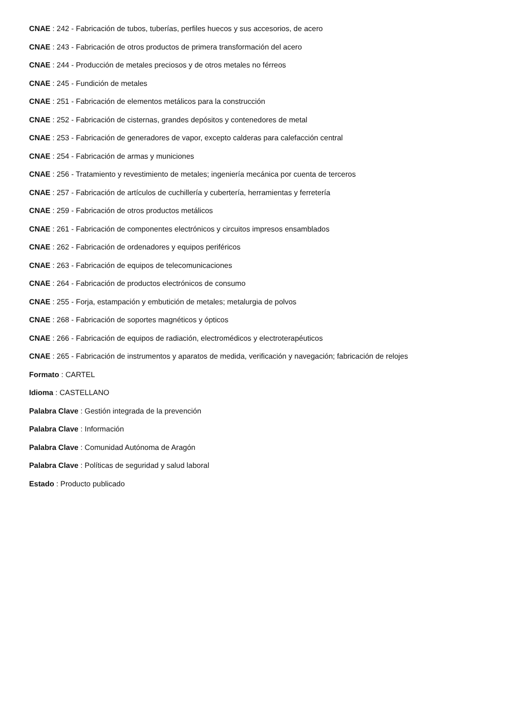CNAE : 242 - Fabricación de tubos, tuberías, perfiles huecos y sus accesorios, de acero
CNAE : 243 - Fabricación de otros productos de primera transformación del acero
CNAE : 244 - Producción de metales preciosos y de otros metales no férreos
CNAE : 245 - Fundición de metales
CNAE : 251 - Fabricación de elementos metálicos para la construcción
CNAE : 252 - Fabricación de cisternas, grandes depósitos y contenedores de metal
CNAE : 253 - Fabricación de generadores de vapor, excepto calderas para calefacción central
CNAE : 254 - Fabricación de armas y municiones
CNAE : 256 - Tratamiento y revestimiento de metales; ingeniería mecánica por cuenta de terceros
CNAE : 257 - Fabricación de artículos de cuchillería y cubertería, herramientas y ferretería
CNAE : 259 - Fabricación de otros productos metálicos
CNAE : 261 - Fabricación de componentes electrónicos y circuitos impresos ensamblados
CNAE : 262 - Fabricación de ordenadores y equipos periféricos
CNAE : 263 - Fabricación de equipos de telecomunicaciones
CNAE : 264 - Fabricación de productos electrónicos de consumo
CNAE : 255 - Forja, estampación y embutición de metales; metalurgia de polvos
CNAE : 268 - Fabricación de soportes magnéticos y ópticos
CNAE : 266 - Fabricación de equipos de radiación, electromédicos y electroterapéuticos
CNAE : 265 - Fabricación de instrumentos y aparatos de medida, verificación y navegación; fabricación de relojes
Formato : CARTEL
Idioma : CASTELLANO
Palabra Clave : Gestión integrada de la prevención
Palabra Clave : Información
Palabra Clave : Comunidad Autónoma de Aragón
Palabra Clave : Políticas de seguridad y salud laboral
Estado : Producto publicado